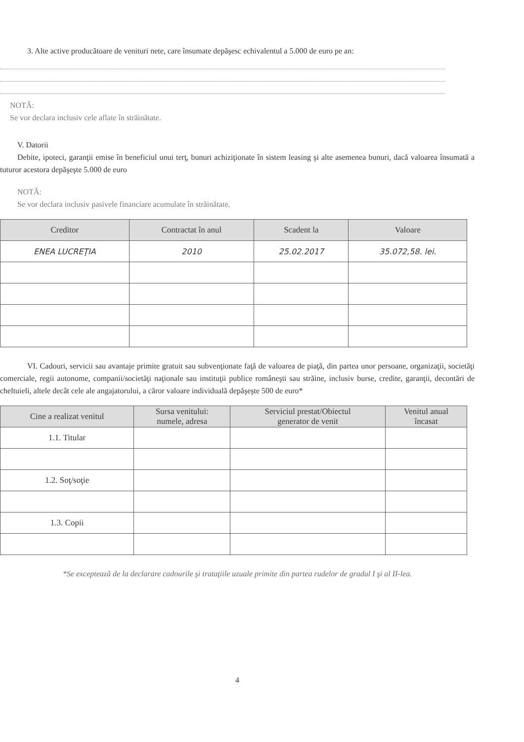3. Alte active producătoare de venituri nete, care însumate depăşesc echivalentul a 5.000 de euro pe an:
NOTĂ:
Se vor declara inclusiv cele aflate în străinătate.
V. Datorii
Debite, ipoteci, garanţii emise în beneficiul unui terţ, bunuri achiziţionate în sistem leasing şi alte asemenea bunuri, dacă valoarea însumată a tuturor acestora depăşeşte 5.000 de euro
NOTĂ:
Se vor declara inclusiv pasivele financiare acumulate în străinătate.
| Creditor | Contractat în anul | Scadent la | Valoare |
| --- | --- | --- | --- |
| ENEA LUCREŢIA | 2010 | 25.02.2017 | 35.072,58. lei. |
VI. Cadouri, servicii sau avantaje primite gratuit sau subvenţionate faţă de valoarea de piaţă, din partea unor persoane, organizaţii, societăţi comerciale, regii autonome, companii/societăţi naţionale sau instituţii publice româneşti sau străine, inclusiv burse, credite, garanţii, decontări de cheltuieli, altele decât cele ale angajatorului, a căror valoare individuală depăşeşte 500 de euro*
| Cine a realizat venitul | Sursa venitului: numele, adresa | Serviciul prestat/Obiectul generator de venit | Venitul anual încasat |
| --- | --- | --- | --- |
| 1.1. Titular | | | |
| 1.2. Soţ/soţie | | | |
| 1.3. Copii | | | |
*Se exceptează de la declarare cadourile şi trataţiile uzuale primite din partea rudelor de gradul I şi al II-lea.
4